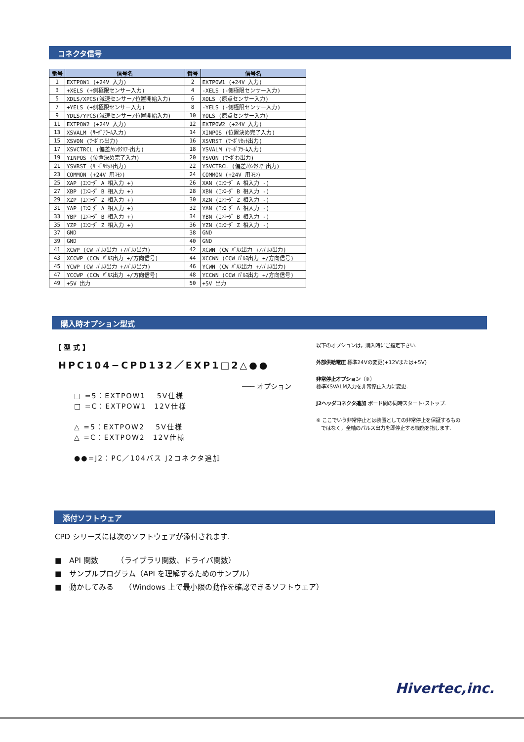コネクタ信号
| 番号 | 信号名 | 番号 | 信号名 |
| --- | --- | --- | --- |
| 1 | EXTPOW1 (+24V 入力) | 2 | EXTPOW1 (+24V 入力) |
| 3 | +XELS (+側極限センサー入力) | 4 | -XELS (-側極限センサー入力) |
| 5 | XDLS/XPCS(減速センサー/位置開始入力) | 6 | XOLS (原点センサー入力) |
| 7 | +YELS (+側極限センサー入力) | 8 | -YELS (-側極限センサー入力) |
| 9 | YDLS/YPCS(減速センサー/位置開始入力) | 10 | YOLS (原点センサー入力) |
| 11 | EXTPOW2 (+24V 入力) | 12 | EXTPOW2 (+24V 入力) |
| 13 | XSVALM (ｻｰﾎﾞｱﾗｰﾑ入力) | 14 | XINPOS (位置決め完了入力) |
| 15 | XSVON (ｻｰﾎﾞｵﾝ出力) | 16 | XSVRST (ｻｰﾎﾞﾘｾｯﾄ出力) |
| 17 | XSVCTRCL (偏差ｶｳﾝﾀｸﾘｱｰ出力) | 18 | YSVALM (ｻｰﾎﾞｱﾗｰﾑ入力) |
| 19 | YINPOS (位置決め完了入力) | 20 | YSVON (ｻｰﾎﾞｵﾝ出力) |
| 21 | YSVRST (ｻｰﾎﾞﾘｾｯﾄ出力) | 22 | YSVCTRCL (偏差ｶｳﾝﾀｸﾘｱｰ出力) |
| 23 | COMMON (+24V 用ｺﾓﾝ) | 24 | COMMON (+24V 用ｺﾓﾝ) |
| 25 | XAP (ｴﾝｺｰﾀﾞ A 相入力 +) | 26 | XAN (ｴﾝｺｰﾀﾞ A 相入力 -) |
| 27 | XBP (ｴﾝｺｰﾀﾞ B 相入力 +) | 28 | XBN (ｴﾝｺｰﾀﾞ B 相入力 -) |
| 29 | XZP (ｴﾝｺｰﾀﾞ Z 相入力 +) | 30 | XZN (ｴﾝｺｰﾀﾞ Z 相入力 -) |
| 31 | YAP (ｴﾝｺｰﾀﾞ A 相入力 +) | 32 | YAN (ｴﾝｺｰﾀﾞ A 相入力 -) |
| 33 | YBP (ｴﾝｺｰﾀﾞ B 相入力 +) | 34 | YBN (ｴﾝｺｰﾀﾞ B 相入力 -) |
| 35 | YZP (ｴﾝｺｰﾀﾞ Z 相入力 +) | 36 | YZN (ｴﾝｺｰﾀﾞ Z 相入力 -) |
| 37 | GND | 38 | GND |
| 39 | GND | 40 | GND |
| 41 | XCWP (CW ﾊﾟﾙｽ出力 +/ﾊﾟﾙｽ出力) | 42 | XCWN (CW ﾊﾟﾙｽ出力 +/ﾊﾟﾙｽ出力) |
| 43 | XCCWP (CCW ﾊﾟﾙｽ出力 +/方向信号) | 44 | XCCWN (CCW ﾊﾟﾙｽ出力 +/方向信号) |
| 45 | YCWP (CW ﾊﾟﾙｽ出力 +/ﾊﾟﾙｽ出力) | 46 | YCWN (CW ﾊﾟﾙｽ出力 +/ﾊﾟﾙｽ出力) |
| 47 | YCCWP (CCW ﾊﾟﾙｽ出力 +/方向信号) | 48 | YCCWN (CCW ﾊﾟﾙｽ出力 +/方向信号) |
| 49 | +5V 出力 | 50 | +5V 出力 |
購入時オプション型式
【 型 式 】
HPC104−CPD132／EXP1□2△●●
─── オプション
□ =5：EXTPOW1　 5V仕様
□ =C：EXTPOW1　12V仕様
△ =5：EXTPOW2　 5V仕様
△ =C：EXTPOW2　12V仕様
●●=J2：PC／104バス J2コネクタ追加
以下のオプションは，購入時にご指定下さい.
外部供給電圧 標準24Vの変更(+12Vまたは+5V)
非常停止オプション（※）
標準XSVALM入力を非常停止入力に変更.
J2ヘッダコネクタ追加 ボード間の同時スタート･ストップ.
※ ここでいう非常停止とは装置としての非常停止を保証するもの
　ではなく，全軸のパルス出力を即停止する機能を指します.
添付ソフトウェア
CPD シリーズには次のソフトウェアが添付されます.
■　API 関数　　　（ライブラリ関数、ドライバ関数）
■　サンプルプログラム（API を理解するためのサンプル）
■　動かしてみる　　（Windows 上で最小限の動作を確認できるソフトウェア）
Hivertec,inc.